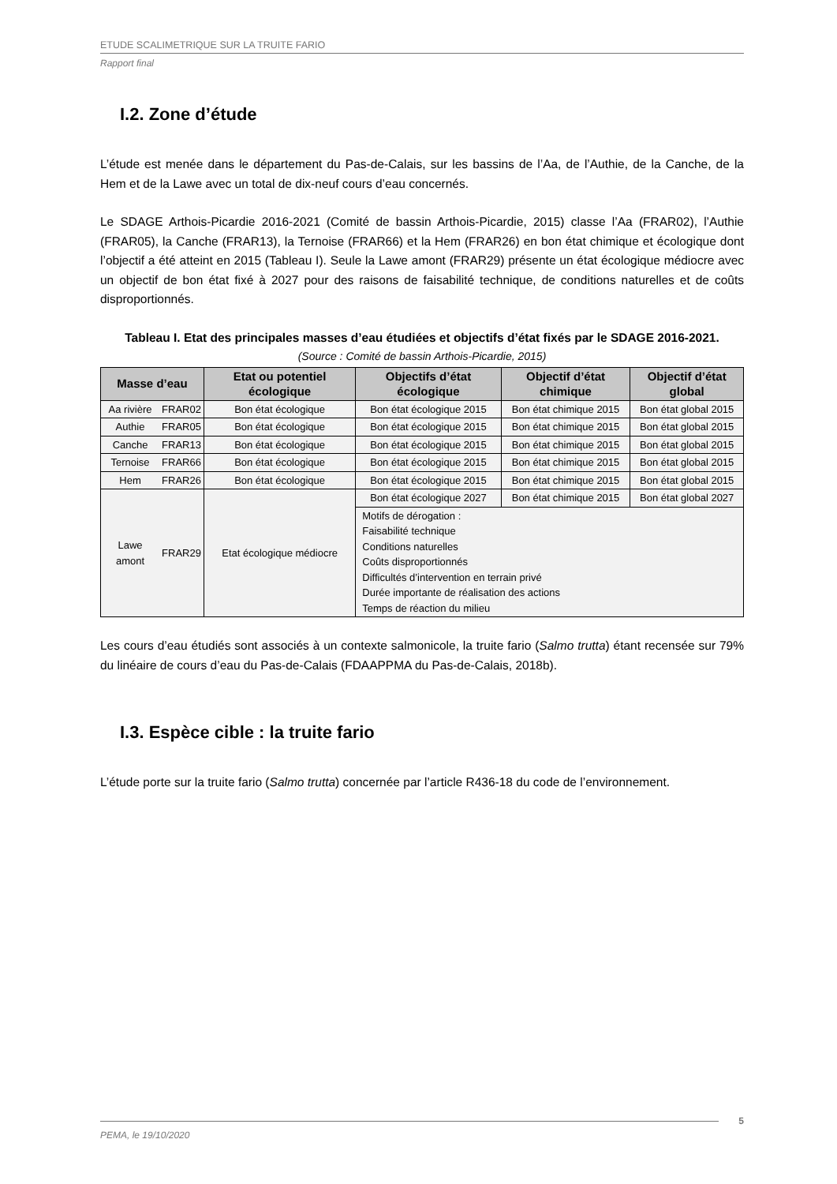ETUDE SCALIMETRIQUE SUR LA TRUITE FARIO
Rapport final
I.2. Zone d’étude
L’étude est menée dans le département du Pas-de-Calais, sur les bassins de l’Aa, de l’Authie, de la Canche, de la Hem et de la Lawe avec un total de dix-neuf cours d’eau concernés.
Le SDAGE Arthois-Picardie 2016-2021 (Comité de bassin Arthois-Picardie, 2015) classe l’Aa (FRAR02), l’Authie (FRAR05), la Canche (FRAR13), la Ternoise (FRAR66) et la Hem (FRAR26) en bon état chimique et écologique dont l’objectif a été atteint en 2015 (Tableau I). Seule la Lawe amont (FRAR29) présente un état écologique médiocre avec un objectif de bon état fixé à 2027 pour des raisons de faisabilité technique, de conditions naturelles et de coûts disproportionnés.
Tableau I. Etat des principales masses d’eau étudiées et objectifs d’état fixés par le SDAGE 2016-2021.
(Source : Comité de bassin Arthois-Picardie, 2015)
| Masse d’eau | | Etat ou potentiel écologique | Objectifs d’état écologique | Objectif d’état chimique | Objectif d’état global |
| --- | --- | --- | --- | --- | --- |
| Aa rivière | FRAR02 | Bon état écologique | Bon état écologique 2015 | Bon état chimique 2015 | Bon état global 2015 |
| Authie | FRAR05 | Bon état écologique | Bon état écologique 2015 | Bon état chimique 2015 | Bon état global 2015 |
| Canche | FRAR13 | Bon état écologique | Bon état écologique 2015 | Bon état chimique 2015 | Bon état global 2015 |
| Ternoise | FRAR66 | Bon état écologique | Bon état écologique 2015 | Bon état chimique 2015 | Bon état global 2015 |
| Hem | FRAR26 | Bon état écologique | Bon état écologique 2015 | Bon état chimique 2015 | Bon état global 2015 |
| Lawe amont | FRAR29 | Etat écologique médiocre | Bon état écologique 2027 | Bon état chimique 2015 | Bon état global 2027 |
| | | | Motifs de dérogation : Faisabilité technique Conditions naturelles Coûts disproportionnés Difficultés d’intervention en terrain privé Durée importante de réalisation des actions Temps de réaction du milieu | | |
Les cours d’eau étudiés sont associés à un contexte salmonicole, la truite fario (Salmo trutta) étant recensée sur 79% du linéaire de cours d’eau du Pas-de-Calais (FDAAPPMA du Pas-de-Calais, 2018b).
I.3. Espèce cible : la truite fario
L’étude porte sur la truite fario (Salmo trutta) concernée par l’article R436-18 du code de l’environnement.
PEMA, le 19/10/2020 5